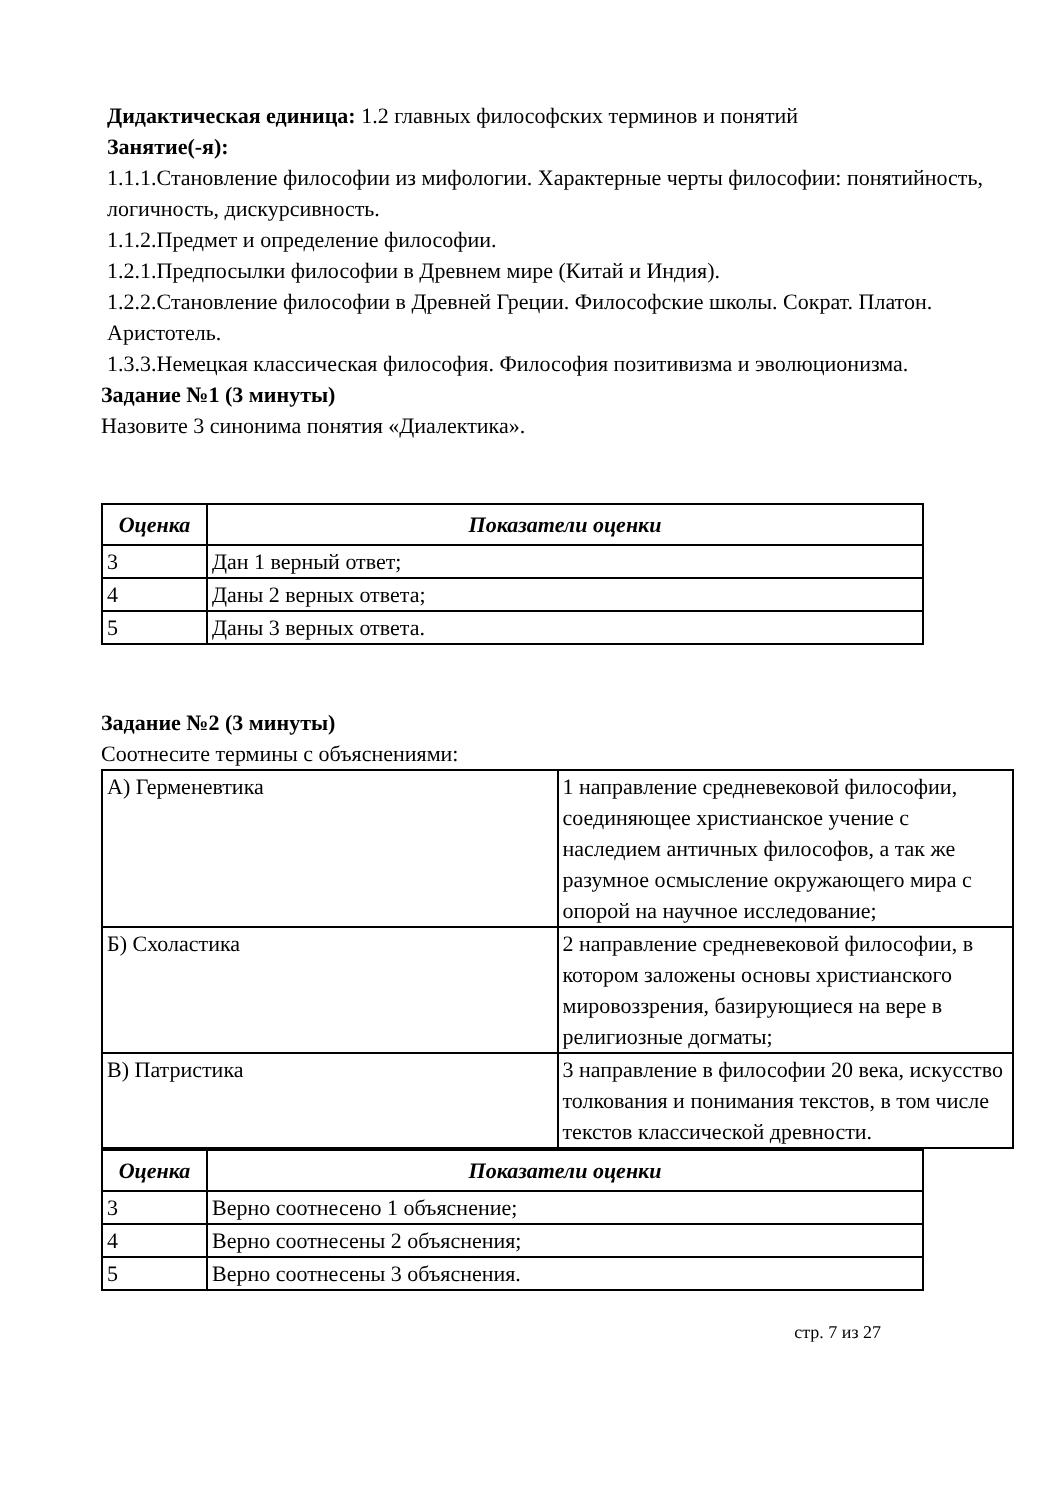Дидактическая единица: 1.2 главных философских терминов и понятий
Занятие(-я):
1.1.1.Становление философии из мифологии. Характерные черты философии: понятийность, логичность, дискурсивность.
1.1.2.Предмет и определение философии.
1.2.1.Предпосылки философии в Древнем мире (Китай и Индия).
1.2.2.Становление философии в Древней Греции. Философские школы. Сократ. Платон. Аристотель.
1.3.3.Немецкая классическая философия. Философия позитивизма и эволюционизма.
Задание №1 (3 минуты)
Назовите 3 синонима понятия «Диалектика».
| Оценка | Показатели оценки |
| --- | --- |
| 3 | Дан 1 верный ответ; |
| 4 | Даны 2 верных ответа; |
| 5 | Даны 3 верных ответа. |
Задание №2 (3 минуты)
Соотнесите термины с объяснениями:
| А) Герменевтика | 1 направление средневековой философии, соединяющее христианское учение с наследием античных философов, а так же разумное осмысление окружающего мира с опорой на научное исследование; |
| Б) Схоластика | 2 направление средневековой философии, в котором заложены основы христианского мировоззрения, базирующиеся на вере в религиозные догматы; |
| В) Патристика | 3 направление в философии 20 века, искусство толкования и понимания текстов, в том числе текстов классической древности. |
| Оценка | Показатели оценки |
| --- | --- |
| 3 | Верно соотнесено 1 объяснение; |
| 4 | Верно соотнесены 2 объяснения; |
| 5 | Верно соотнесены 3 объяснения. |
стр. 7 из 27